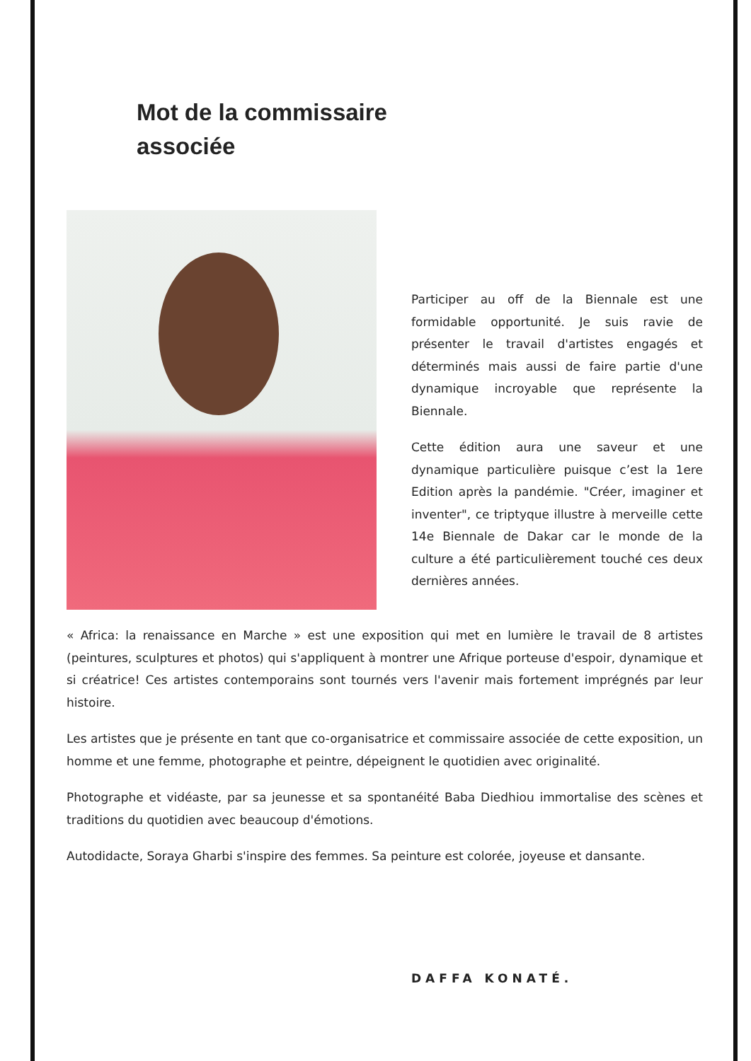Mot de la commissaire associée
Participer au off de la Biennale est une formidable opportunité. Je suis ravie de présenter le travail d'artistes engagés et déterminés mais aussi de faire partie d'une dynamique incroyable que représente la Biennale.
Cette édition aura une saveur et une dynamique particulière puisque c’est la 1ere Edition après la pandémie. "Créer, imaginer et inventer", ce triptyque illustre à merveille cette 14e Biennale de Dakar car le monde de la culture a été particulièrement touché ces deux dernières années.
« Africa: la renaissance en Marche » est une exposition qui met en lumière le travail de 8 artistes (peintures, sculptures et photos) qui s'appliquent à montrer une Afrique porteuse d'espoir, dynamique et si créatrice! Ces artistes contemporains sont tournés vers l'avenir mais fortement imprégnés par leur histoire.
Les artistes que je présente en tant que co-organisatrice et commissaire associée de cette exposition, un homme et une femme, photographe et peintre, dépeignent le quotidien avec originalité.
Photographe et vidéaste, par sa jeunesse et sa spontanéité Baba Diedhiou immortalise des scènes et traditions du quotidien avec beaucoup d'émotions.
Autodidacte, Soraya Gharbi s'inspire des femmes. Sa peinture est colorée, joyeuse et dansante.
DAFFA KONATÉ.